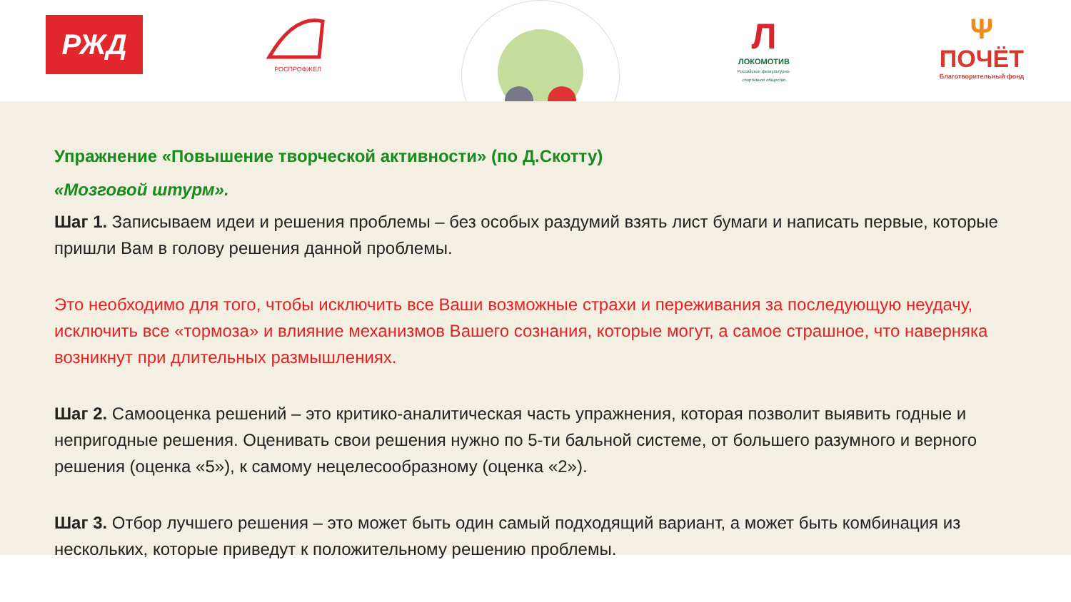РЖД РОСПРОФЖЕЛ
Л
ЛОКОМОТИВ
Российское физкультурно-спортивное общество
Ψ
ПОЧЁТ
Благотворительный фонд
Упражнение «Повышение творческой активности» (по Д.Скотту)
«Мозговой штурм».
Шаг 1. Записываем идеи и решения проблемы – без особых раздумий взять лист бумаги и написать первые, которые пришли Вам в голову решения данной проблемы.
Это необходимо для того, чтобы исключить все Ваши возможные страхи и переживания за последующую неудачу, исключить все «тормоза» и влияние механизмов Вашего сознания, которые могут, а самое страшное, что наверняка возникнут при длительных размышлениях.
Шаг 2. Самооценка решений – это критико-аналитическая часть упражнения, которая позволит выявить годные и непригодные решения. Оценивать свои решения нужно по 5-ти бальной системе, от большего разумного и верного решения (оценка «5»), к самому нецелесообразному (оценка «2»).
Шаг 3. Отбор лучшего решения – это может быть один самый подходящий вариант, а может быть комбинация из нескольких, которые приведут к положительному решению проблемы.